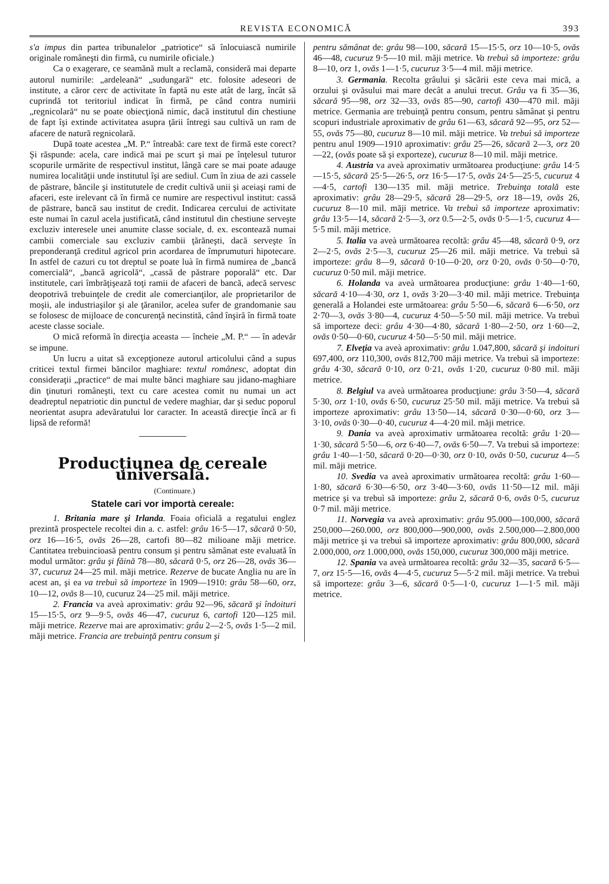REVISTA ECONOMICĂ 393
s'a impus din partea tribunalelor „patriotice“ să înlocuiască numirile originale româneşti din firmă, cu numirile oficiale.)
Ca o exagerare, ce seamănă mult a reclamă, consideră mai departe autorul numirile: „ardeleană“ „sudungară“ etc. folosite adeseori de institute, a căror cerc de activitate în faptă nu este atât de larg, încât să cuprindă tot teritoriul indicat în firmă, pe când contra numirii „regnicolară“ nu se poate obiecţionă nimic, dacă institutul din chestiune de fapt îşi extinde activitatea asupra ţării întregi sau cultivă un ram de afacere de natură regnicolară.
După toate acestea „M. P.“ întreabă: care text de firmă este corect? Şi răspunde: acela, care indică mai pe scurt şi mai pe înţelesul tuturor scopurile urmărite de respectivul institut, lângă care se mai poate adauge numirea localităţii unde institutul îşi are sediul. Cum în ziua de azi cassele de păstrare, băncile şi institututele de credit cultivă unii şi aceiaşi rami de afaceri, este irelevant că în firmă ce numire are respectivul institut: cassă de păstrare, bancă sau institut de credit. Indicarea cercului de activitate este numai în cazul acela justificată, când institutul din chestiune serveşte excluziv interesele unei anumite classe sociale, d. ex. escontează numai cambii comerciale sau excluziv cambii ţărăneşti, dacă serveşte în preponderanţă creditul agricol prin acordarea de împrumuturi hipotecare. In astfel de cazuri cu tot dreptul se poate luà în firmă numirea de „bancă comercială“, „bancă agricolă“, „cassă de păstrare poporală“ etc. Dar institutele, cari îmbrăţişează toţi ramii de afaceri de bancă, adecă servesc deopotrivă trebuinţele de credit ale comercianţilor, ale proprietarilor de moşii, ale industriaşilor şi ale ţăranilor, acelea sufer de grandomanie sau se folosesc de mijloace de concurenţă necinstită, când înşiră în firmă toate aceste classe sociale.
O mică reformă în direcţia aceasta — încheie „M. P.“ — în adevăr se impune.
Un lucru a uitat să excepţioneze autorul articolului când a supus criticei textul firmei băncilor maghiare: textul românesc, adoptat din consideraţii „practice“ de mai multe bănci maghiare sau jidano-maghiare din ţinuturi româneşti, text cu care acestea comit nu numai un act deadreptul nepatriotic din punctul de vedere maghiar, dar şi seduc poporul neorientat asupra adevăratului lor caracter. In această direcţie încă ar fi lipsă de reformă!
Producţiunea de cereale universală.
(Continuare.)
Statele cari vor importà cereale:
1. Britania mare şi Irlanda. Foaia oficială a regatului englez prezintă prospectele recoltei din a. c. astfel: grâu 16·5—17, săcară 0·50, orz 16—16·5, ovăs 26—28, cartofi 80—82 milioane măji metrice. Cantitatea trebuincioasă pentru consum şi pentru sămânat este evaluată în modul următor: grâu şi făină 78—80, săcară 0·5, orz 26—28, ovăs 36—37, cucuruz 24—25 mil. măji metrice. Rezerve de bucate Anglia nu are în acest an, şi ea va trebuì să importeze în 1909—1910: grâu 58—60, orz, 10—12, ovăs 8—10, cucuruz 24—25 mil. măji metrice.
2. Francia va aveà aproximativ: grâu 92—96, săcară şi îndoituri 15—15·5, orz 9—9·5, ovăs 46—47, cucuruz 6, cartofi 120—125 mil. măji metrice. Rezerve mai are aproximativ: grâu 2—2·5, ovăs 1·5—2 mil. măji metrice. Francia are trebuinţă pentru consum şi
pentru sămânat de: grâu 98—100, săcară 15—15·5, orz 10—10·5, ovăs 46—48, cucuruz 9·5—10 mil. măji metrice. Va trebuì să importeze: grâu 8—10, orz 1, ovăs 1—1·5, cucuruz 3·5—4 mil. măji metrice.
3. Germania. Recolta grâului şi săcării este ceva mai mică, a orzului şi ovăsului mai mare decât a anului trecut. Grâu va fi 35—36, săcară 95—98, orz 32—33, ovăs 85—90, cartofi 430—470 mil. măji metrice. Germania are trebuinţă pentru consum, pentru sămânat şi pentru scopuri industriale aproximativ de grâu 61—63, săcară 92—95, orz 52—55, ovăs 75—80, cucuruz 8—10 mil. măji metrice. Va trebuì să importeze pentru anul 1909—1910 aproximativ: grâu 25—26, săcară 2—3, orz 20—22, (ovăs poate să şi exporteze), cucuruz 8—10 mil. măji metrice.
4. Austria va aveà aproximativ următoarea producţiune: grâu 14·5—15·5, săcară 25·5—26·5, orz 16·5—17·5, ovăs 24·5—25·5, cucuruz 4—4·5, cartofi 130—135 mil. măji metrice. Trebuinţa totală este aproximativ: grâu 28—29·5, săcară 28—29·5, orz 18—19, ovăs 26, cucuruz 8—10 mil. măji metrice. Va trebuì să importeze aproximativ: grâu 13·5—14, săcară 2·5—3, orz 0.5—2·5, ovăs 0·5—1·5, cucuruz 4—5·5 mil. măji metrice.
5. Italia va aveà următoarea recoltă: grâu 45—48, săcară 0·9, orz 2—2·5, ovăs 2·5—3, cucuruz 25—26 mil. măji metrice. Va trebuì să importeze: grâu 8—9, săcară 0·10—0·20, orz 0·20, ovăs 0·50—0·70, cucuruz 0·50 mil. măji metrice.
6. Holanda va aveà următoarea producţiune: grâu 1·40—1·60, săcară 4·10—4·30, orz 1, ovăs 3·20—3·40 mil. măji metrice. Trebuinţa generală a Holandei este următoarea: grâu 5·50—6, săcară 6—6·50, orz 2·70—3, ovăs 3·80—4, cucuruz 4·50—5·50 mil. măji metrice. Va trebuì să importeze deci: grâu 4·30—4·80, săcară 1·80—2·50, orz 1·60—2, ovăs 0·50—0·60, cucuruz 4·50—5·50 mil. măji metrice.
7. Elveţia va aveà aproximativ: grâu 1.047,800, săcară şi indoituri 697,400, orz 110,300, ovăs 812,700 măji metrice. Va trebuì să importeze: grâu 4·30, săcară 0·10, orz 0·21, ovăs 1·20, cucuruz 0·80 mil. măji metrice.
8. Belgiul va aveà următoarea producţiune: grâu 3·50—4, săcară 5·30, orz 1·10, ovăs 6·50, cucuruz 25·50 mil. măji metrice. Va trebuì să importeze aproximativ: grâu 13·50—14, săcară 0·30—0·60, orz 3—3·10, ovăs 0·30—0·40, cucuruz 4—4·20 mil. măji metrice.
9. Dania va aveà aproximativ următoarea recoltă: grâu 1·20—1·30, săcară 5·50—6, orz 6·40—7, ovăs 6·50—7. Va trebuì să importeze: grâu 1·40—1·50, săcară 0·20—0·30, orz 0·10, ovăs 0·50, cucuruz 4—5 mil. măji metrice.
10. Svedia va aveà aproximativ următoarea recoltă: grâu 1·60—1·80, săcară 6·30—6·50, orz 3·40—3·60, ovăs 11·50—12 mil. măji metrice şi va trebuì să importeze: grâu 2, săcară 0·6, ovăs 0·5, cucuruz 0·7 mil. măji metrice.
11. Norvegia va aveà aproximativ: grâu 95.000—100,000, săcară 250,000—260.000, orz 800,000—900,000, ovăs 2.500,000—2.800,000 măji metrice şi va trebuì să importeze aproximativ: grâu 800,000, săcară 2.000,000, orz 1.000,000, ovăs 150,000, cucuruz 300,000 măji metrice.
12. Spania va aveà următoarea recoltă: grâu 32—35, sacară 6·5—7, orz 15·5—16, ovăs 4—4·5, cucuruz 5—5·2 mil. măji metrice. Va trebuì să importeze: grâu 3—6, săcară 0·5—1·0, cucuruz 1—1·5 mil. măji metrice.